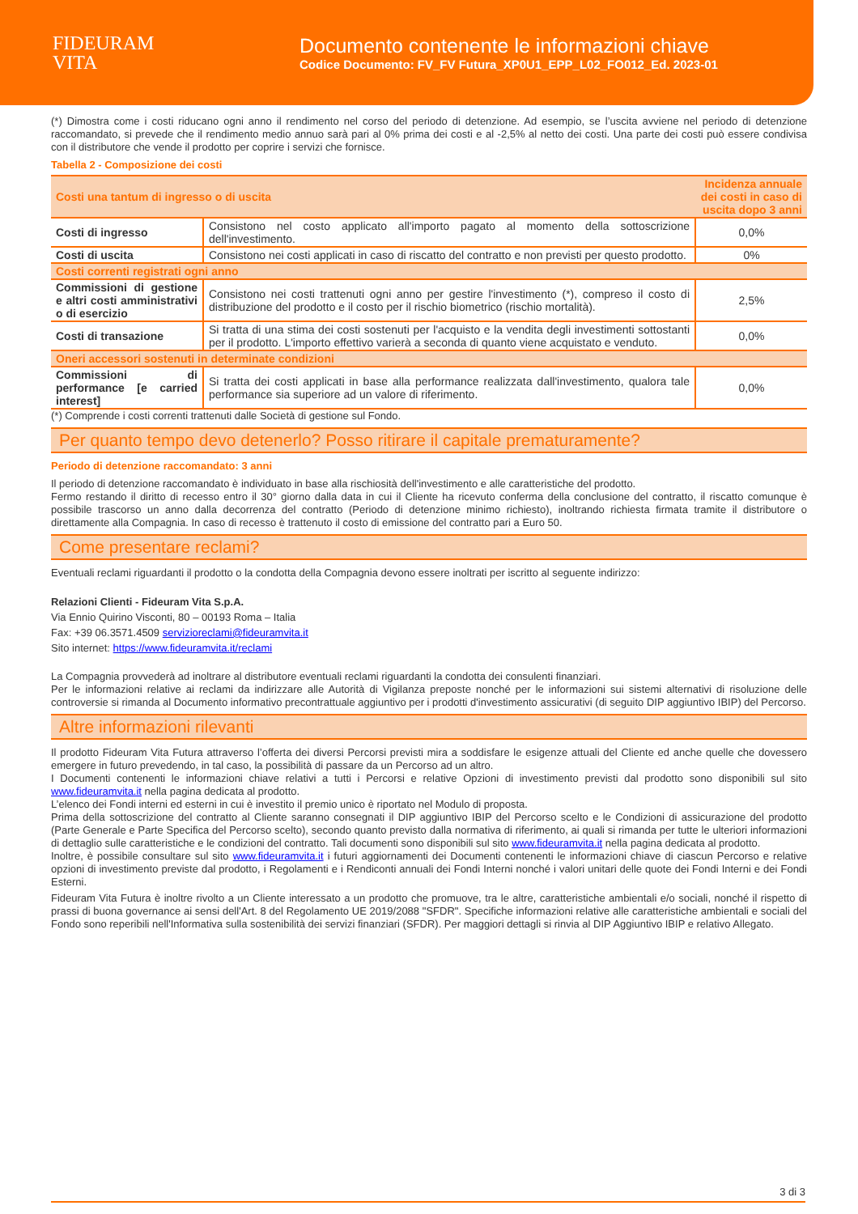FIDEURAM
VITA
Documento contenente le informazioni chiave
Codice Documento: FV_FV Futura_XP0U1_EPP_L02_FO012_Ed. 2023-01
(*) Dimostra come i costi riducano ogni anno il rendimento nel corso del periodo di detenzione. Ad esempio, se l’uscita avviene nel periodo di detenzione raccomandato, si prevede che il rendimento medio annuo sarà pari al 0% prima dei costi e al -2,5% al netto dei costi. Una parte dei costi può essere condivisa con il distributore che vende il prodotto per coprire i servizi che fornisce.
Tabella 2 - Composizione dei costi
| Costi una tantum di ingresso o di uscita | | Incidenza annuale dei costi in caso di uscita dopo 3 anni |
| Costi di ingresso | Consistono nel costo applicato all'importo pagato al momento della sottoscrizione dell'investimento. | 0,0% |
| Costi di uscita | Consistono nei costi applicati in caso di riscatto del contratto e non previsti per questo prodotto. | 0% |
| Costi correnti registrati ogni anno | | |
| Commissioni di gestione e altri costi amministrativi o di esercizio | Consistono nei costi trattenuti ogni anno per gestire l'investimento (*), compreso il costo di distribuzione del prodotto e il costo per il rischio biometrico (rischio mortalità). | 2,5% |
| Costi di transazione | Si tratta di una stima dei costi sostenuti per l'acquisto e la vendita degli investimenti sottostanti per il prodotto. L'importo effettivo varierà a seconda di quanto viene acquistato e venduto. | 0,0% |
| Oneri accessori sostenuti in determinate condizioni | | |
| Commissioni di performance [e carried interest] | Si tratta dei costi applicati in base alla performance realizzata dall'investimento, qualora tale performance sia superiore ad un valore di riferimento. | 0,0% |
(*) Comprende i costi correnti trattenuti dalle Società di gestione sul Fondo.
Per quanto tempo devo detenerlo? Posso ritirare il capitale prematuramente?
Periodo di detenzione raccomandato: 3 anni
Il periodo di detenzione raccomandato è individuato in base alla rischiosità dell'investimento e alle caratteristiche del prodotto.
Fermo restando il diritto di recesso entro il 30° giorno dalla data in cui il Cliente ha ricevuto conferma della conclusione del contratto, il riscatto comunque è possibile trascorso un anno dalla decorrenza del contratto (Periodo di detenzione minimo richiesto), inoltrando richiesta firmata tramite il distributore o direttamente alla Compagnia. In caso di recesso è trattenuto il costo di emissione del contratto pari a Euro 50.
Come presentare reclami?
Eventuali reclami riguardanti il prodotto o la condotta della Compagnia devono essere inoltrati per iscritto al seguente indirizzo:
Relazioni Clienti - Fideuram Vita S.p.A.
Via Ennio Quirino Visconti, 80 – 00193 Roma – Italia
Fax: +39 06.3571.4509 servizioreclami@fideuramvita.it
Sito internet: https://www.fideuramvita.it/reclami
La Compagnia provvederà ad inoltrare al distributore eventuali reclami riguardanti la condotta dei consulenti finanziari.
Per le informazioni relative ai reclami da indirizzare alle Autorità di Vigilanza preposte nonché per le informazioni sui sistemi alternativi di risoluzione delle controversie si rimanda al Documento informativo precontrattuale aggiuntivo per i prodotti d'investimento assicurativi (di seguito DIP aggiuntivo IBIP) del Percorso.
Altre informazioni rilevanti
Il prodotto Fideuram Vita Futura attraverso l’offerta dei diversi Percorsi previsti mira a soddisfare le esigenze attuali del Cliente ed anche quelle che dovessero emergere in futuro prevedendo, in tal caso, la possibilità di passare da un Percorso ad un altro.
I Documenti contenenti le informazioni chiave relativi a tutti i Percorsi e relative Opzioni di investimento previsti dal prodotto sono disponibili sul sito www.fideuramvita.it nella pagina dedicata al prodotto.
L’elenco dei Fondi interni ed esterni in cui è investito il premio unico è riportato nel Modulo di proposta.
Prima della sottoscrizione del contratto al Cliente saranno consegnati il DIP aggiuntivo IBIP del Percorso scelto e le Condizioni di assicurazione del prodotto (Parte Generale e Parte Specifica del Percorso scelto), secondo quanto previsto dalla normativa di riferimento, ai quali si rimanda per tutte le ulteriori informazioni di dettaglio sulle caratteristiche e le condizioni del contratto. Tali documenti sono disponibili sul sito www.fideuramvita.it nella pagina dedicata al prodotto.
Inoltre, è possibile consultare sul sito www.fideuramvita.it i futuri aggiornamenti dei Documenti contenenti le informazioni chiave di ciascun Percorso e relative opzioni di investimento previste dal prodotto, i Regolamenti e i Rendiconti annuali dei Fondi Interni nonché i valori unitari delle quote dei Fondi Interni e dei Fondi Esterni.
Fideuram Vita Futura è inoltre rivolto a un Cliente interessato a un prodotto che promuove, tra le altre, caratteristiche ambientali e/o sociali, nonché il rispetto di prassi di buona governance ai sensi dell'Art. 8 del Regolamento UE 2019/2088 "SFDR". Specifiche informazioni relative alle caratteristiche ambientali e sociali del Fondo sono reperibili nell'Informativa sulla sostenibilità dei servizi finanziari (SFDR). Per maggiori dettagli si rinvia al DIP Aggiuntivo IBIP e relativo Allegato.
3 di 3